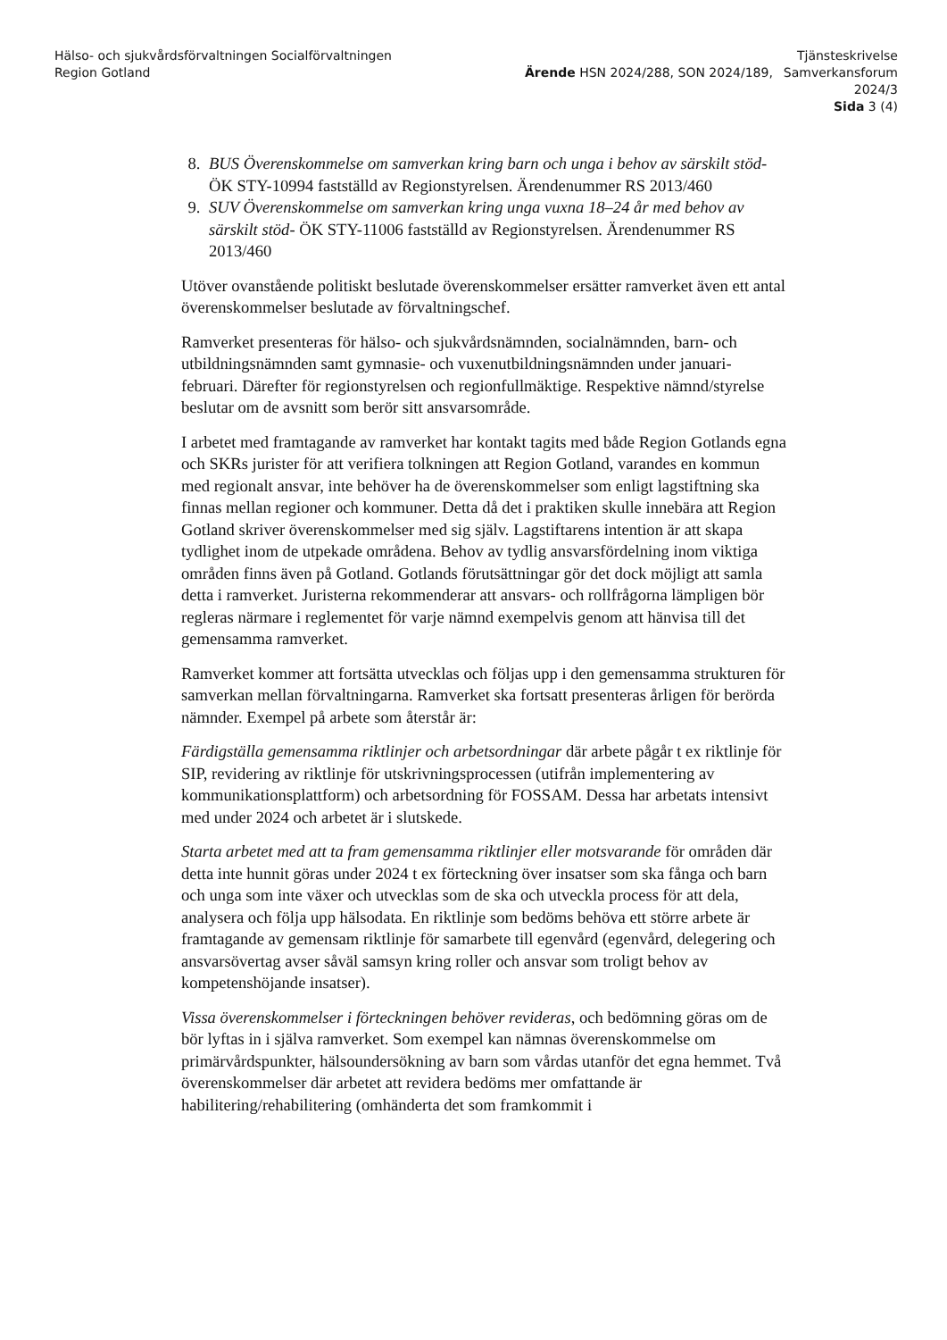Hälso- och sjukvårdsförvaltningen Socialförvaltningen
Region Gotland
Ärende HSN 2024/288, SON 2024/189,
Tjänsteskrivelse
Samverkansforum
2024/3
Sida 3 (4)
8. BUS Överenskommelse om samverkan kring barn och unga i behov av särskilt stöd- ÖK STY-10994 fastställd av Regionstyrelsen. Ärendenummer RS 2013/460
9. SUV Överenskommelse om samverkan kring unga vuxna 18–24 år med behov av särskilt stöd- ÖK STY-11006 fastställd av Regionstyrelsen. Ärendenummer RS 2013/460
Utöver ovanstående politiskt beslutade överenskommelser ersätter ramverket även ett antal överenskommelser beslutade av förvaltningschef.
Ramverket presenteras för hälso- och sjukvårdsnämnden, socialnämnden, barn- och utbildningsnämnden samt gymnasie- och vuxenutbildningsnämnden under januari-februari. Därefter för regionstyrelsen och regionfullmäktige. Respektive nämnd/styrelse beslutar om de avsnitt som berör sitt ansvarsområde.
I arbetet med framtagande av ramverket har kontakt tagits med både Region Gotlands egna och SKRs jurister för att verifiera tolkningen att Region Gotland, varandes en kommun med regionalt ansvar, inte behöver ha de överenskommelser som enligt lagstiftning ska finnas mellan regioner och kommuner. Detta då det i praktiken skulle innebära att Region Gotland skriver överenskommelser med sig själv. Lagstiftarens intention är att skapa tydlighet inom de utpekade områdena. Behov av tydlig ansvarsfördelning inom viktiga områden finns även på Gotland. Gotlands förutsättningar gör det dock möjligt att samla detta i ramverket. Juristerna rekommenderar att ansvars- och rollfrågorna lämpligen bör regleras närmare i reglementet för varje nämnd exempelvis genom att hänvisa till det gemensamma ramverket.
Ramverket kommer att fortsätta utvecklas och följas upp i den gemensamma strukturen för samverkan mellan förvaltningarna. Ramverket ska fortsatt presenteras årligen för berörda nämnder. Exempel på arbete som återstår är:
Färdigställa gemensamma riktlinjer och arbetsordningar där arbete pågår t ex riktlinje för SIP, revidering av riktlinje för utskrivningsprocessen (utifrån implementering av kommunikationsplattform) och arbetsordning för FOSSAM. Dessa har arbetats intensivt med under 2024 och arbetet är i slutskede.
Starta arbetet med att ta fram gemensamma riktlinjer eller motsvarande för områden där detta inte hunnit göras under 2024 t ex förteckning över insatser som ska fånga och barn och unga som inte växer och utvecklas som de ska och utveckla process för att dela, analysera och följa upp hälsodata. En riktlinje som bedöms behöva ett större arbete är framtagande av gemensam riktlinje för samarbete till egenvård (egenvård, delegering och ansvarsövertag avser såväl samsyn kring roller och ansvar som troligt behov av kompetenshöjande insatser).
Vissa överenskommelser i förteckningen behöver revideras, och bedömning göras om de bör lyftas in i själva ramverket. Som exempel kan nämnas överenskommelse om primärvårdspunkter, hälsoundersökning av barn som vårdas utanför det egna hemmet. Två överenskommelser där arbetet att revidera bedöms mer omfattande är habilitering/rehabilitering (omhänderta det som framkommit i